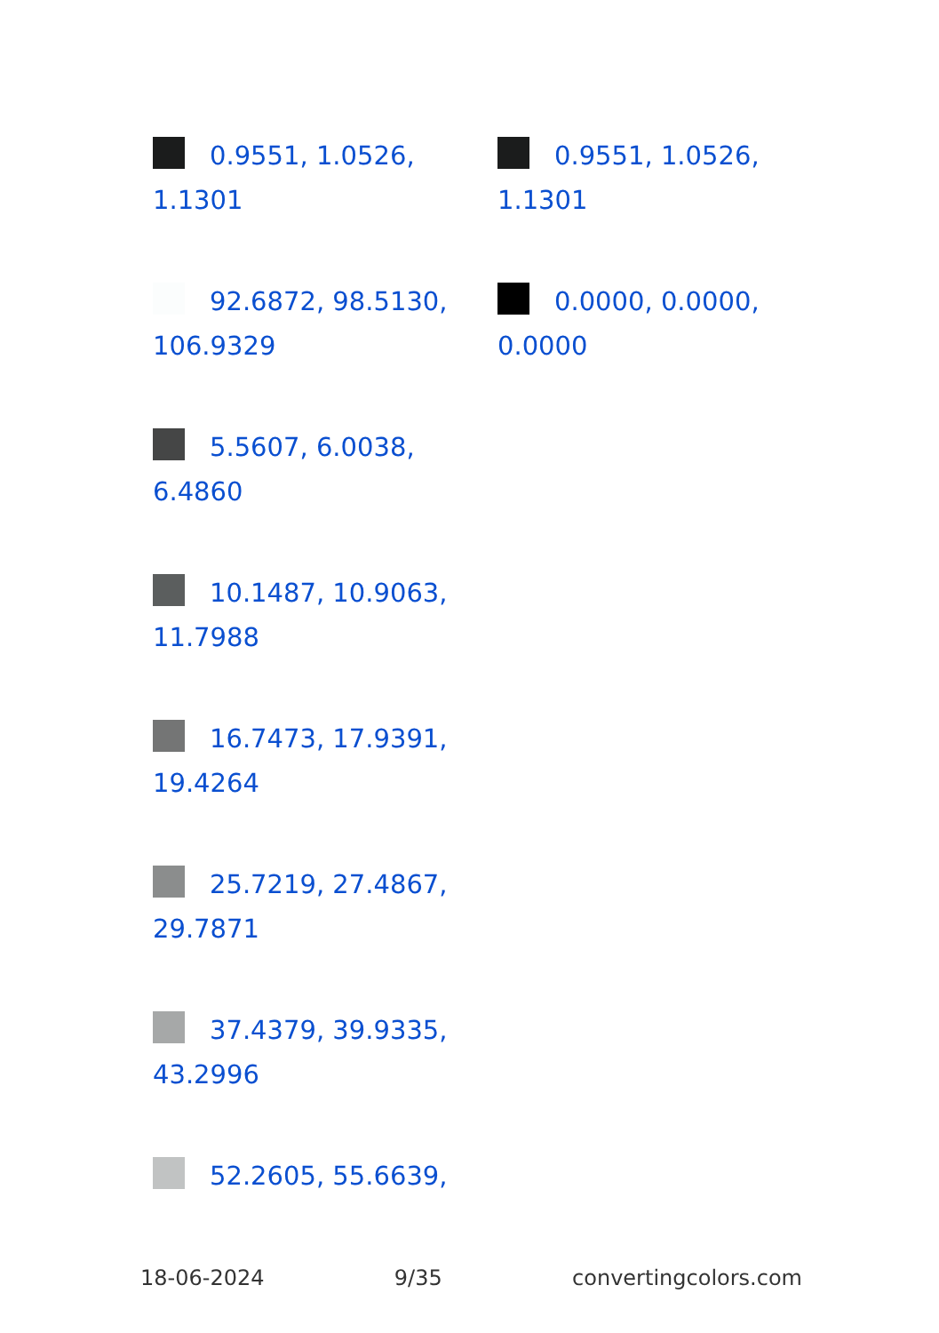0.9551, 1.0526,
1.1301
92.6872, 98.5130,
106.9329
5.5607, 6.0038,
6.4860
10.1487, 10.9063,
11.7988
16.7473, 17.9391,
19.4264
25.7219, 27.4867,
29.7871
37.4379, 39.9335,
43.2996
52.2605, 55.6639,
0.9551, 1.0526,
1.1301
0.0000, 0.0000,
0.0000
18-06-2024 9/35 convertingcolors.com